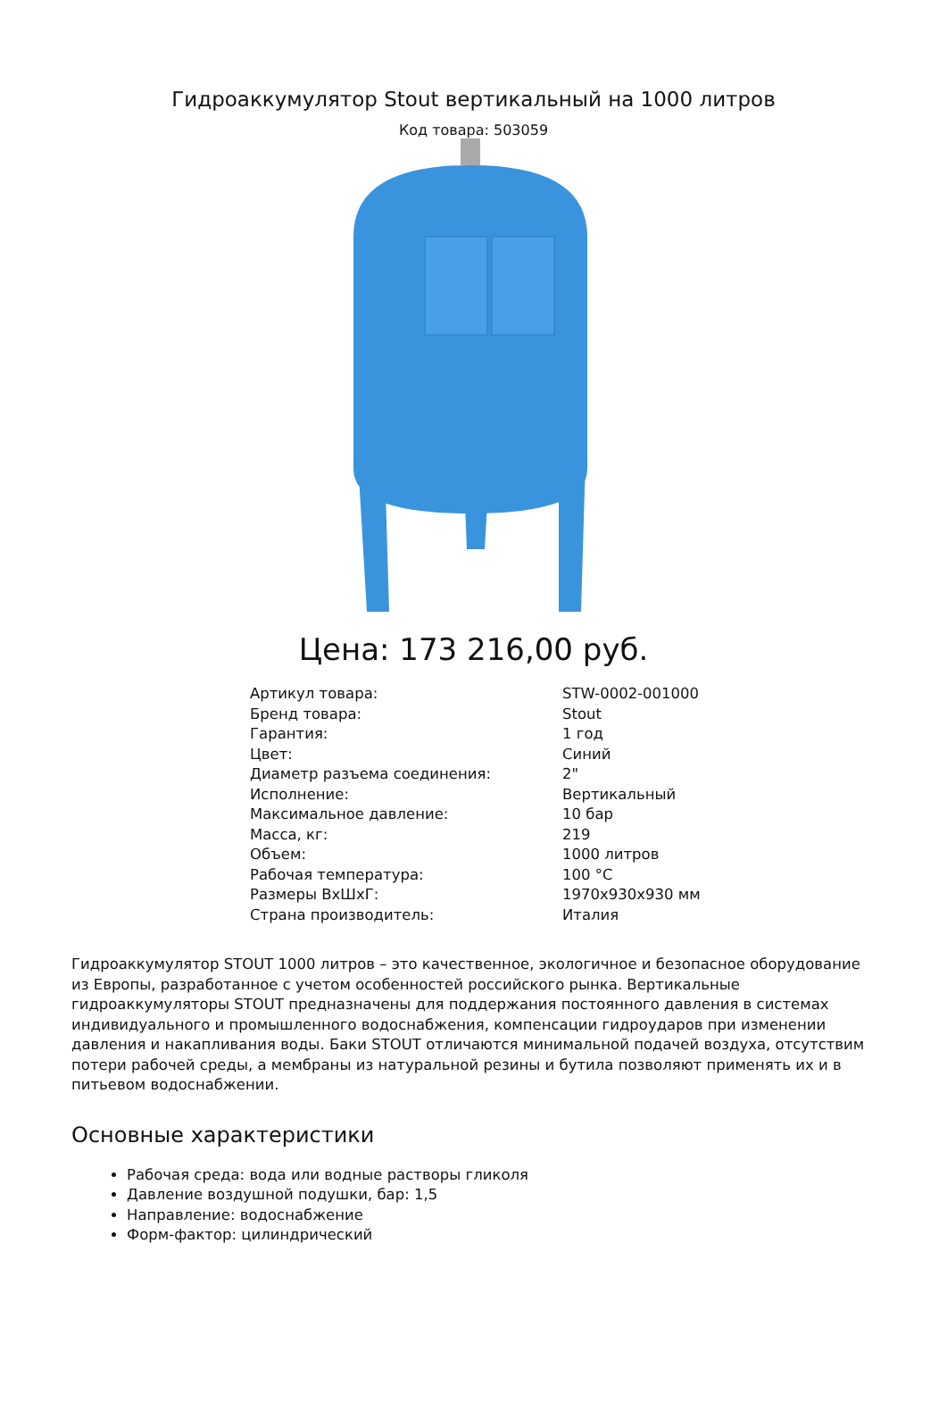Гидроаккумулятор Stout вертикальный на 1000 литров
Код товара: 503059
Цена: 173 216,00 руб.
| Артикул товара: | STW-0002-001000 |
| Бренд товара: | Stout |
| Гарантия: | 1 год |
| Цвет: | Синий |
| Диаметр разъема соединения: | 2" |
| Исполнение: | Вертикальный |
| Максимальное давление: | 10 бар |
| Масса, кг: | 219 |
| Объем: | 1000 литров |
| Рабочая температура: | 100 °C |
| Размеры ВхШхГ: | 1970x930x930 мм |
| Страна производитель: | Италия |
Гидроаккумулятор STOUT 1000 литров – это качественное, экологичное и безопасное оборудование из Европы, разработанное с учетом особенностей российского рынка. Вертикальные гидроаккумуляторы STOUT предназначены для поддержания постоянного давления в системах индивидуального и промышленного водоснабжения, компенсации гидроударов при изменении давления и накапливания воды. Баки STOUT отличаются минимальной подачей воздуха, отсутствим потери рабочей среды, а мембраны из натуральной резины и бутила позволяют применять их и в питьевом водоснабжении.
Основные характеристики
Рабочая среда: вода или водные растворы гликоля
Давление воздушной подушки, бар: 1,5
Направление: водоснабжение
Форм-фактор: цилиндрический